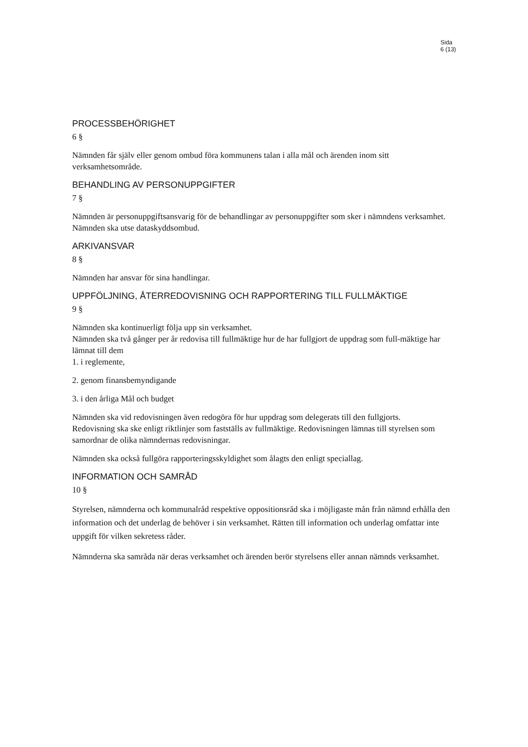Sida
6 (13)
PROCESSBEHÖRIGHET
6 §
Nämnden får själv eller genom ombud föra kommunens talan i alla mål och ärenden inom sitt verksamhetsområde.
BEHANDLING AV PERSONUPPGIFTER
7 §
Nämnden är personuppgiftsansvarig för de behandlingar av personuppgifter som sker i nämndens verksamhet.
Nämnden ska utse dataskyddsombud.
ARKIVANSVAR
8 §
Nämnden har ansvar för sina handlingar.
UPPFÖLJNING, ÅTERREDOVISNING OCH RAPPORTERING TILL FULLMÄKTIGE
9 §
Nämnden ska kontinuerligt följa upp sin verksamhet.
Nämnden ska två gånger per år redovisa till fullmäktige hur de har fullgjort de uppdrag som full-mäktige har lämnat till dem
1. i reglemente,
2. genom finansbemyndigande
3. i den årliga Mål och budget
Nämnden ska vid redovisningen även redogöra för hur uppdrag som delegerats till den fullgjorts.
Redovisning ska ske enligt riktlinjer som fastställs av fullmäktige. Redovisningen lämnas till styrelsen som samordnar de olika nämndernas redovisningar.
Nämnden ska också fullgöra rapporteringsskyldighet som ålagts den enligt speciallag.
INFORMATION OCH SAMRÅD
10 §
Styrelsen, nämnderna och kommunalråd respektive oppositionsråd ska i möjligaste mån från nämnd erhålla den information och det underlag de behöver i sin verksamhet. Rätten till information och underlag omfattar inte uppgift för vilken sekretess råder.
Nämnderna ska samråda när deras verksamhet och ärenden berör styrelsens eller annan nämnds verksamhet.